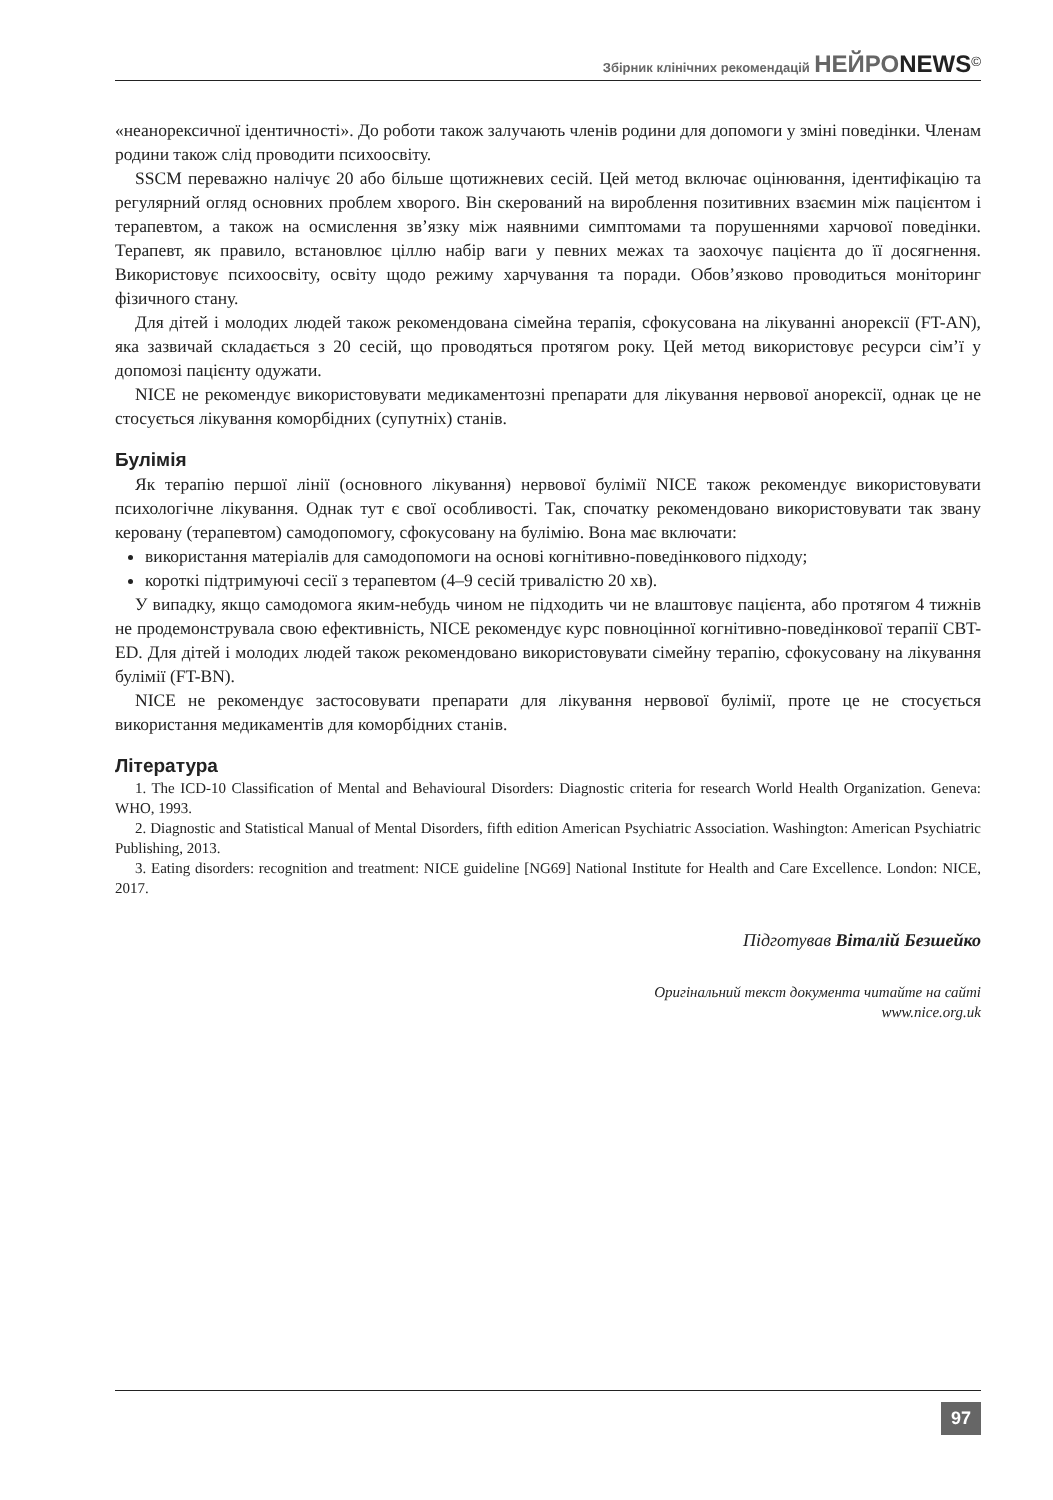Збірник клінічних рекомендацій НЕЙРО NEWS<sup>©</sup>
«неанорексичної ідентичності». До роботи також залучають членів родини для допомоги у зміні поведінки. Членам родини також слід проводити психоосвіту.
SSCM переважно налічує 20 або більше щотижневих сесій. Цей метод включає оцінювання, ідентифікацію та регулярний огляд основних проблем хворого. Він скерований на вироблення позитивних взаємин між пацієнтом і терапевтом, а також на осмислення зв’язку між наявними симптомами та порушеннями харчової поведінки. Терапевт, як правило, встановлює ціллю набір ваги у певних межах та заохочує пацієнта до її досягнення. Використовує психоосвіту, освіту щодо режиму харчування та поради. Обов’язково проводиться моніторинг фізичного стану.
Для дітей і молодих людей також рекомендована сімейна терапія, сфокусована на лікуванні анорексії (FT-AN), яка зазвичай складається з 20 сесій, що проводяться протягом року. Цей метод використовує ресурси сім’ї у допомозі пацієнту одужати.
NICE не рекомендує використовувати медикаментозні препарати для лікування нервової анорексії, однак це не стосується лікування коморбідних (супутніх) станів.
Булімія
Як терапію першої лінії (основного лікування) нервової булімії NICE також рекомендує використовувати психологічне лікування. Однак тут є свої особливості. Так, спочатку рекомендовано використовувати так звану керовану (терапевтом) самодопомогу, сфокусовану на булімію. Вона має включати:
використання матеріалів для самодопомоги на основі когнітивно-поведінкового підходу;
короткі підтримуючі сесії з терапевтом (4–9 сесій тривалістю 20 хв).
У випадку, якщо самодомога яким-небудь чином не підходить чи не влаштовує пацієнта, або протягом 4 тижнів не продемонструвала свою ефективність, NICE рекомендує курс повноцінної когнітивно-поведінкової терапії CBT-ED. Для дітей і молодих людей також рекомендовано використовувати сімейну терапію, сфокусовану на лікування булімії (FT-BN).
NICE не рекомендує застосовувати препарати для лікування нервової булімії, проте це не стосується використання медикаментів для коморбідних станів.
Література
1. The ICD-10 Classification of Mental and Behavioural Disorders: Diagnostic criteria for research World Health Organization. Geneva: WHO, 1993.
2. Diagnostic and Statistical Manual of Mental Disorders, fifth edition American Psychiatric Association. Washington: American Psychiatric Publishing, 2013.
3. Eating disorders: recognition and treatment: NICE guideline [NG69] National Institute for Health and Care Excellence. London: NICE, 2017.
Підготував Віталій Безшейко
Оригінальний текст документа читайте на сайті
www.nice.org.uk
97